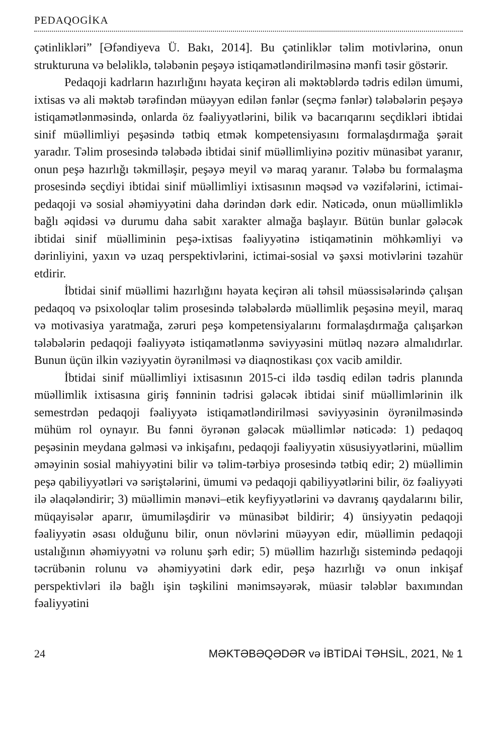PEDAQOGİKA
çətinlikləri” [Əfəndiyeva Ü. Bakı, 2014]. Bu çətinliklər təlim motivlərinə, onun strukturuna və beləliklə, tələbənin peşəyə istiqamətləndirilməsinə mənfi təsir göstərir.
Pedaqoji kadrların hazırlığını həyata keçirən ali məktəblərdə tədris edilən ümumi, ixtisas və ali məktəb tərəfindən müəyyən edilən fənlər (seçmə fənlər) tələbələrin peşəyə istiqamətlənməsində, onlarda öz fəaliyyətlərini, bilik və bacarıqarını seçdikləri ibtidai sinif müəllimliyi peşəsində tətbiq etmək kompetensiyasını formalaşdırmağa şərait yaradır. Təlim prosesində tələbədə ibtidai sinif müəllimliyinə pozitiv münasibət yaranır, onun peşə hazırlığı təkmilləşir, peşəyə meyil və maraq yaranır. Tələbə bu formalaşma prosesində seçdiyi ibtidai sinif müəllimliyi ixtisasının məqsəd və vəzifələrini, ictimai-pedaqoji və sosial əhəmiyyətini daha dərindən dərk edir. Nəticədə, onun müəllimliklə bağlı əqidəsi və durumu daha sabit xarakter almağa başlayır. Bütün bunlar gələcək ibtidai sinif müəlliminin peşə-ixtisas fəaliyyətinə istiqamətinin möhkəmliyi və dərinliyini, yaxın və uzaq perspektivlərini, ictimai-sosial və şəxsi motivlərini təzahür etdirir.
İbtidai sinif müəllimi hazırlığını həyata keçirən ali təhsil müəssisələrində çalışan pedaqoq və psixoloqlar təlim prosesində tələbələrdə müəllimlik peşəsinə meyil, maraq və motivasiya yaratmağa, zəruri peşə kompetensiyalarını formalaşdırmağa çalışarkən tələbələrin pedaqoji fəaliyyətə istiqamətlənmə səviyyəsini mütləq nəzərə almalıdırlar. Bunun üçün ilkin vəziyyətin öyrənilməsi və diaqnostikası çox vacib amildir.
İbtidai sinif müəllimliyi ixtisasının 2015-ci ildə təsdiq edilən tədris planında müəllimlik ixtisasına giriş fənninin tədrisi gələcək ibtidai sinif müəllimlərinin ilk semestrdən pedaqoji fəaliyyətə istiqamətləndirilməsi səviyyəsinin öyrənilməsində mühüm rol oynayır. Bu fənni öyrənən gələcək müəllimlər nəticədə: 1) pedaqoq peşəsinin meydana gəlməsi və inkişafını, pedaqoji fəaliyyətin xüsusiyyətlərini, müəllim əməyinin sosial mahiyyətini bilir və təlim-tərbiyə prosesində tətbiq edir; 2) müəllimin peşə qabiliyyətləri və səriştələrini, ümumi və pedaqoji qabiliyyətlərini bilir, öz fəaliyyəti ilə əlaqələndirir; 3) müəllimin mənəvi–etik keyfiyyətlərini və davranış qaydalarını bilir, müqayisələr aparır, ümumiləşdirir və münasibət bildirir; 4) ünsiyyətin pedaqoji fəaliyyətin əsası olduğunu bilir, onun növlərini müəyyən edir, müəllimin pedaqoji ustalığının əhəmiyyətni və rolunu şərh edir; 5) müəllim hazırlığı sistemində pedaqoji təcrübənin rolunu və əhəmiyyətini dərk edir, peşə hazırlığı və onun inkişaf perspektivləri ilə bağlı işin təşkilini mənimsəyərək, müasir tələblər baxımından fəaliyyətini
24 MƏKTƏBƏQƏDƏR və İBTİDAİ TƏHSİL, 2021, № 1